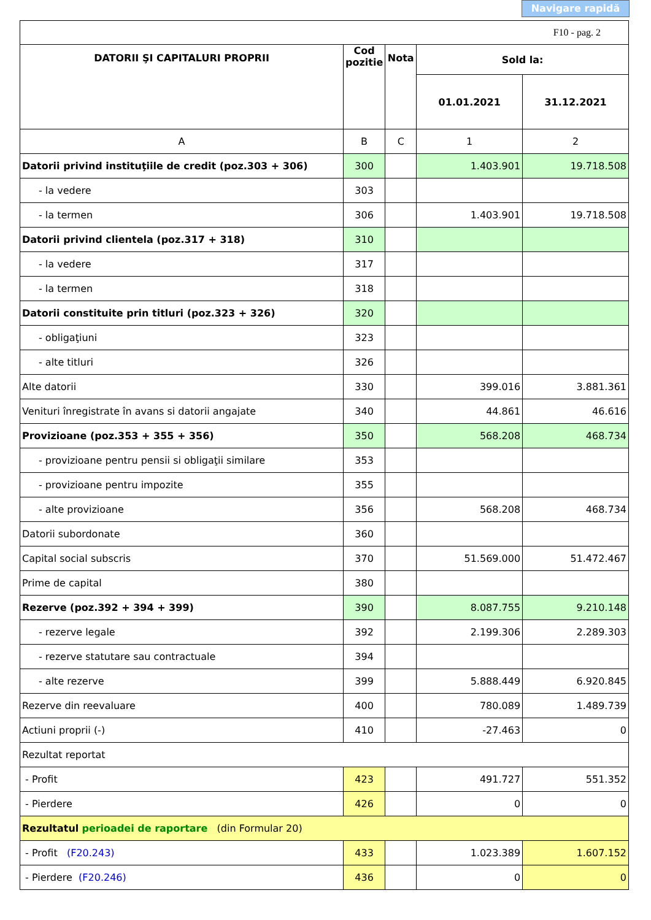Navigare rapidă
| F10 - pag. 2 | | | | |
| DATORII ŞI CAPITALURI PROPRII | Cod pozitie | Nota | Sold la: | |
| | | | 01.01.2021 | 31.12.2021 |
| A | B | C | 1 | 2 |
| Datorii privind instituţiile de credit (poz.303 + 306) | 300 | | 1.403.901 | 19.718.508 |
| - la vedere | 303 | | | |
| - la termen | 306 | | 1.403.901 | 19.718.508 |
| Datorii privind clientela (poz.317 + 318) | 310 | | | |
| - la vedere | 317 | | | |
| - la termen | 318 | | | |
| Datorii constituite prin titluri (poz.323 + 326) | 320 | | | |
| - obligaţiuni | 323 | | | |
| - alte titluri | 326 | | | |
| Alte datorii | 330 | | 399.016 | 3.881.361 |
| Venituri înregistrate în avans si datorii angajate | 340 | | 44.861 | 46.616 |
| Provizioane (poz.353 + 355 + 356) | 350 | | 568.208 | 468.734 |
| - provizioane pentru pensii si obligaţii similare | 353 | | | |
| - provizioane pentru impozite | 355 | | | |
| - alte provizioane | 356 | | 568.208 | 468.734 |
| Datorii subordonate | 360 | | | |
| Capital social subscris | 370 | | 51.569.000 | 51.472.467 |
| Prime de capital | 380 | | | |
| Rezerve (poz.392 + 394 + 399) | 390 | | 8.087.755 | 9.210.148 |
| - rezerve legale | 392 | | 2.199.306 | 2.289.303 |
| - rezerve statutare sau contractuale | 394 | | | |
| - alte rezerve | 399 | | 5.888.449 | 6.920.845 |
| Rezerve din reevaluare | 400 | | 780.089 | 1.489.739 |
| Actiuni proprii (-) | 410 | | -27.463 | 0 |
| Rezultat reportat | | | | |
| - Profit | 423 | | 491.727 | 551.352 |
| - Pierdere | 426 | | 0 | 0 |
| Rezultatul perioadei de raportare (din Formular 20) | | | | |
| - Profit (F20.243) | 433 | | 1.023.389 | 1.607.152 |
| - Pierdere (F20.246) | 436 | | 0 | 0 |